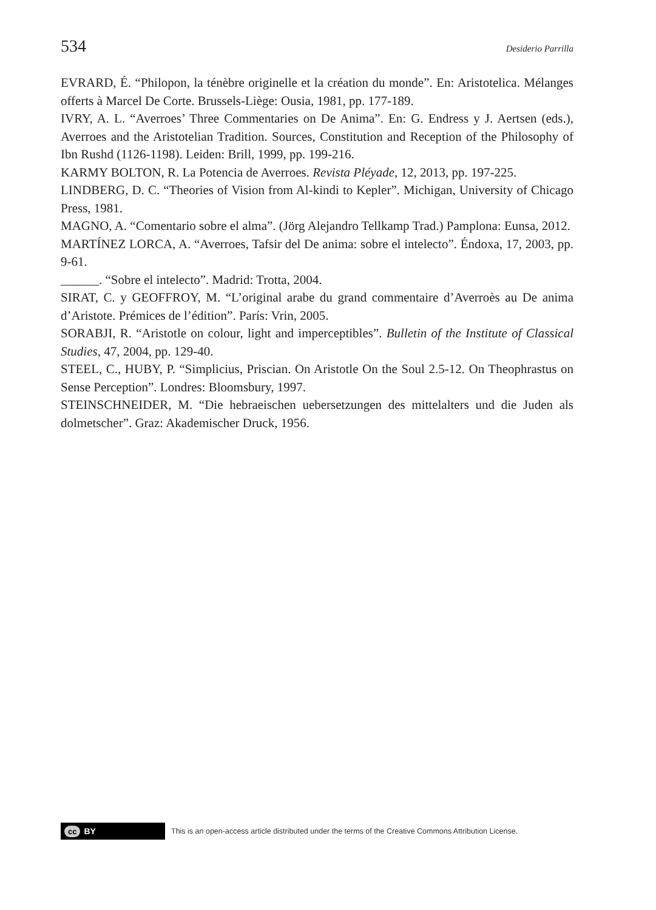534 Desiderio Parrilla
EVRARD, É. “Philopon, la ténèbre originelle et la création du monde”. En: Aristotelica. Mélanges offerts à Marcel De Corte. Brussels-Liège: Ousia, 1981, pp. 177-189.
IVRY, A. L. “Averroes’ Three Commentaries on De Anima”. En: G. Endress y J. Aertsen (eds.), Averroes and the Aristotelian Tradition. Sources, Constitution and Reception of the Philosophy of Ibn Rushd (1126-1198). Leiden: Brill, 1999, pp. 199-216.
KARMY BOLTON, R. La Potencia de Averroes. Revista Pléyade, 12, 2013, pp. 197-225.
LINDBERG, D. C. “Theories of Vision from Al-kindi to Kepler”. Michigan, University of Chicago Press, 1981.
MAGNO, A. “Comentario sobre el alma”. (Jörg Alejandro Tellkamp Trad.) Pamplona: Eunsa, 2012.
MARTÍNEZ LORCA, A. “Averroes, Tafsir del De anima: sobre el intelecto”. Éndoxa, 17, 2003, pp. 9-61.
______. “Sobre el intelecto”. Madrid: Trotta, 2004.
SIRAT, C. y GEOFFROY, M. “L’original arabe du grand commentaire d’Averroès au De anima d’Aristote. Prémices de l’édition”. París: Vrin, 2005.
SORABJI, R. “Aristotle on colour, light and imperceptibles”. Bulletin of the Institute of Classical Studies, 47, 2004, pp. 129-40.
STEEL, C., HUBY, P. “Simplicius, Priscian. On Aristotle On the Soul 2.5-12. On Theophrastus on Sense Perception”. Londres: Bloomsbury, 1997.
STEINSCHNEIDER, M. “Die hebraeischen uebersetzungen des mittelalters und die Juden als dolmetscher”. Graz: Akademischer Druck, 1956.
cc BY
This is an open-access article distributed under the terms of the Creative Commons Attribution License.